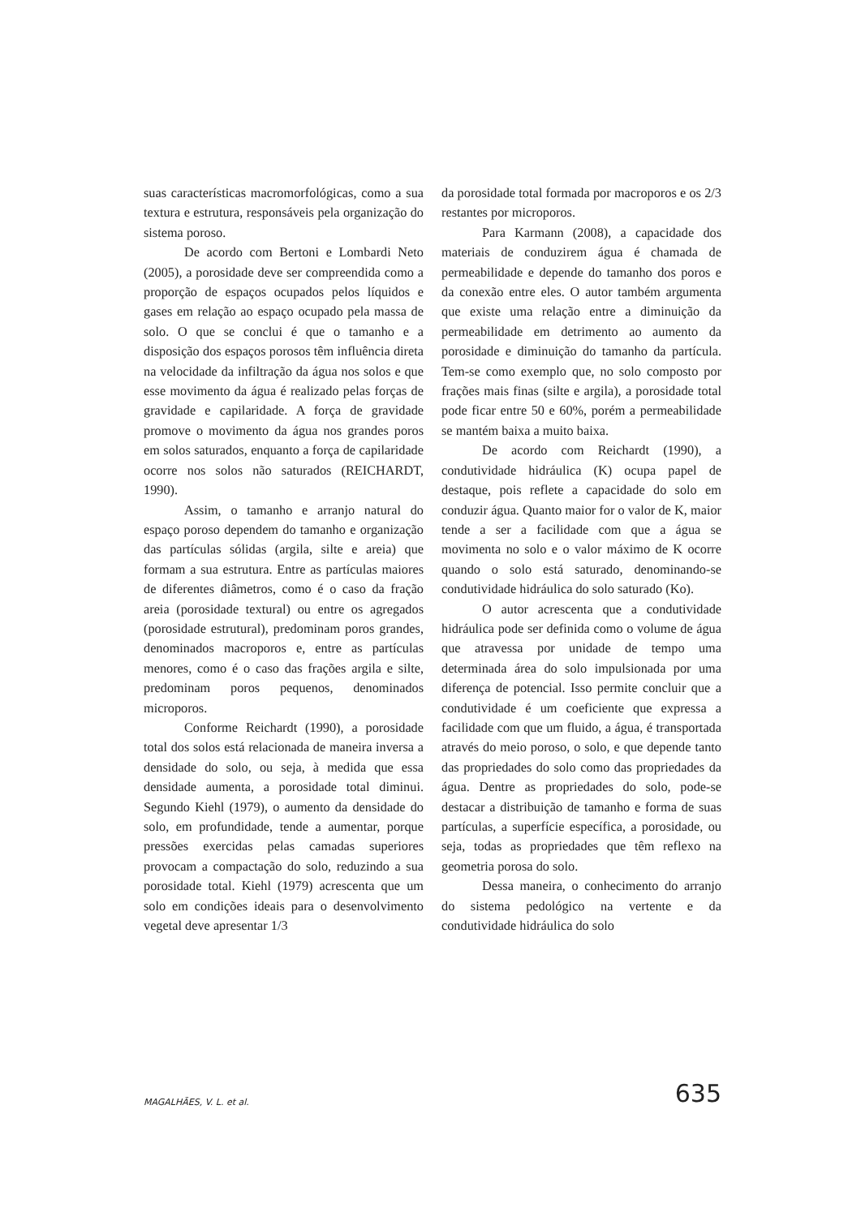suas características macromorfológicas, como a sua textura e estrutura, responsáveis pela organização do sistema poroso.
De acordo com Bertoni e Lombardi Neto (2005), a porosidade deve ser compreendida como a proporção de espaços ocupados pelos líquidos e gases em relação ao espaço ocupado pela massa de solo. O que se conclui é que o tamanho e a disposição dos espaços porosos têm influência direta na velocidade da infiltração da água nos solos e que esse movimento da água é realizado pelas forças de gravidade e capilaridade. A força de gravidade promove o movimento da água nos grandes poros em solos saturados, enquanto a força de capilaridade ocorre nos solos não saturados (REICHARDT, 1990).
Assim, o tamanho e arranjo natural do espaço poroso dependem do tamanho e organização das partículas sólidas (argila, silte e areia) que formam a sua estrutura. Entre as partículas maiores de diferentes diâmetros, como é o caso da fração areia (porosidade textural) ou entre os agregados (porosidade estrutural), predominam poros grandes, denominados macroporos e, entre as partículas menores, como é o caso das frações argila e silte, predominam poros pequenos, denominados microporos.
Conforme Reichardt (1990), a porosidade total dos solos está relacionada de maneira inversa a densidade do solo, ou seja, à medida que essa densidade aumenta, a porosidade total diminui. Segundo Kiehl (1979), o aumento da densidade do solo, em profundidade, tende a aumentar, porque pressões exercidas pelas camadas superiores provocam a compactação do solo, reduzindo a sua porosidade total. Kiehl (1979) acrescenta que um solo em condições ideais para o desenvolvimento vegetal deve apresentar 1/3
da porosidade total formada por macroporos e os 2/3 restantes por microporos.
Para Karmann (2008), a capacidade dos materiais de conduzirem água é chamada de permeabilidade e depende do tamanho dos poros e da conexão entre eles. O autor também argumenta que existe uma relação entre a diminuição da permeabilidade em detrimento ao aumento da porosidade e diminuição do tamanho da partícula. Tem-se como exemplo que, no solo composto por frações mais finas (silte e argila), a porosidade total pode ficar entre 50 e 60%, porém a permeabilidade se mantém baixa a muito baixa.
De acordo com Reichardt (1990), a condutividade hidráulica (K) ocupa papel de destaque, pois reflete a capacidade do solo em conduzir água. Quanto maior for o valor de K, maior tende a ser a facilidade com que a água se movimenta no solo e o valor máximo de K ocorre quando o solo está saturado, denominando-se condutividade hidráulica do solo saturado (Ko).
O autor acrescenta que a condutividade hidráulica pode ser definida como o volume de água que atravessa por unidade de tempo uma determinada área do solo impulsionada por uma diferença de potencial. Isso permite concluir que a condutividade é um coeficiente que expressa a facilidade com que um fluido, a água, é transportada através do meio poroso, o solo, e que depende tanto das propriedades do solo como das propriedades da água. Dentre as propriedades do solo, pode-se destacar a distribuição de tamanho e forma de suas partículas, a superfície específica, a porosidade, ou seja, todas as propriedades que têm reflexo na geometria porosa do solo.
Dessa maneira, o conhecimento do arranjo do sistema pedológico na vertente e da condutividade hidráulica do solo
MAGALHÃES, V. L. et al. 635